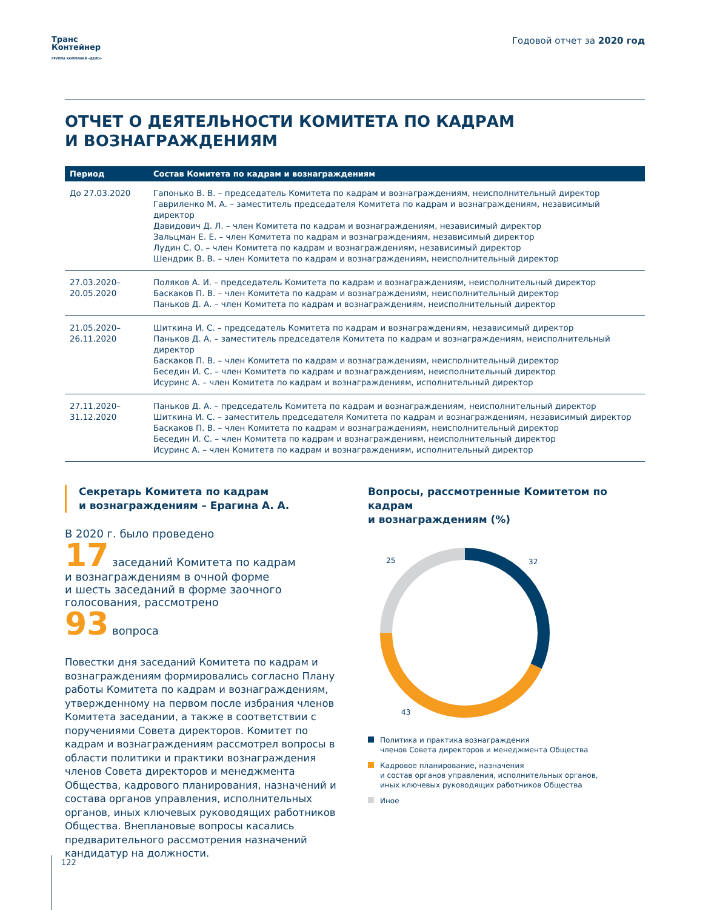Транс
Контейнер
ГРУППА КОМПАНИЙ «ДЕЛО»
Годовой отчет за 2020 год
ОТЧЕТ О ДЕЯТЕЛЬНОСТИ КОМИТЕТА ПО КАДРАМ
И ВОЗНАГРАЖДЕНИЯМ
| Период | Состав Комитета по кадрам и вознаграждениям |
| --- | --- |
| До 27.03.2020 | Гапонько В. В. – председатель Комитета по кадрам и вознаграждениям, неисполнительный директор Гавриленко М. А. – заместитель председателя Комитета по кадрам и вознаграждениям, независимый директор Давидович Д. Л. – член Комитета по кадрам и вознаграждениям, независимый директор Зальцман Е. Е. – член Комитета по кадрам и вознаграждениям, независимый директор Лудин С. О. – член Комитета по кадрам и вознаграждениям, независимый директор Шендрик В. В. – член Комитета по кадрам и вознаграждениям, неисполнительный директор |
| 27.03.2020– 20.05.2020 | Поляков А. И. – председатель Комитета по кадрам и вознаграждениям, неисполнительный директор Баскаков П. В. – член Комитета по кадрам и вознаграждениям, неисполнительный директор Паньков Д. А. – член Комитета по кадрам и вознаграждениям, неисполнительный директор |
| 21.05.2020– 26.11.2020 | Шиткина И. С. – председатель Комитета по кадрам и вознаграждениям, независимый директор Паньков Д. А. – заместитель председателя Комитета по кадрам и вознаграждениям, неисполнительный директор Баскаков П. В. – член Комитета по кадрам и вознаграждениям, неисполнительный директор Беседин И. С. – член Комитета по кадрам и вознаграждениям, неисполнительный директор Исуринс А. – член Комитета по кадрам и вознаграждениям, исполнительный директор |
| 27.11.2020– 31.12.2020 | Паньков Д. А. – председатель Комитета по кадрам и вознаграждениям, неисполнительный директор Шиткина И. С. – заместитель председателя Комитета по кадрам и вознаграждениям, независимый директор Баскаков П. В. – член Комитета по кадрам и вознаграждениям, неисполнительный директор Беседин И. С. – член Комитета по кадрам и вознаграждениям, неисполнительный директор Исуринс А. – член Комитета по кадрам и вознаграждениям, исполнительный директор |
Секретарь Комитета по кадрам
и вознаграждениям – Ерагина А. А.
В 2020 г. было проведено
17 заседаний Комитета по кадрам
и вознаграждениям в очной форме
и шесть заседаний в форме заочного
голосования, рассмотрено
93 вопроса
Повестки дня заседаний Комитета по кадрам и вознаграждениям формировались согласно Плану работы Комитета по кадрам и вознаграждениям, утвержденному на первом после избрания членов Комитета заседании, а также в соответствии с поручениями Совета директоров. Комитет по кадрам и вознаграждениям рассмотрел вопросы в области политики и практики вознаграждения членов Совета директоров и менеджмента Общества, кадрового планирования, назначений и состава органов управления, исполнительных органов, иных ключевых руководящих работников Общества. Внеплановые вопросы касались предварительного рассмотрения назначений кандидатур на должности.
Вопросы, рассмотренные Комитетом по кадрам
и вознаграждениям (%)
25
32
43
Политика и практика вознаграждения
членов Совета директоров и менеджмента Общества
Кадровое планирование, назначения
и состав органов управления, исполнительных органов,
иных ключевых руководящих работников Общества
Иное
122